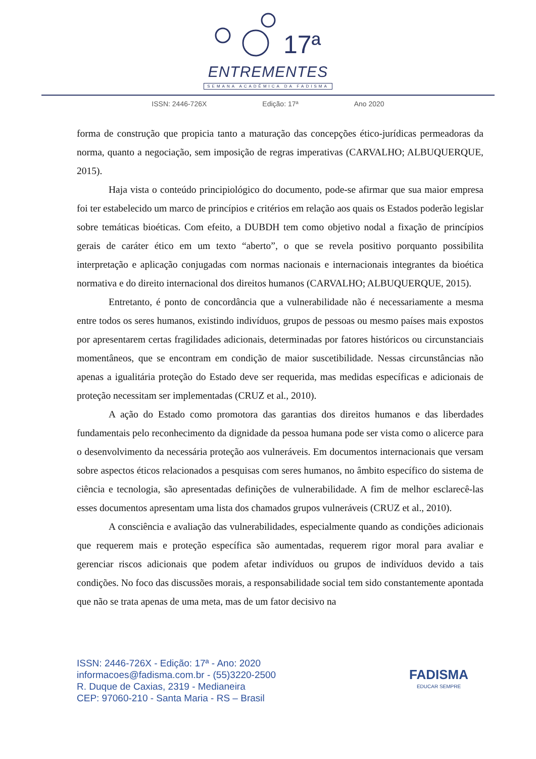17ª
ENTREMENTES
SEMANA ACADÊMICA DA FADISMA
ISSN: 2446-726X Edição: 17ª Ano 2020
forma de construção que propicia tanto a maturação das concepções ético-jurídicas permeadoras da norma, quanto a negociação, sem imposição de regras imperativas (CARVALHO; ALBUQUERQUE, 2015).
Haja vista o conteúdo principiológico do documento, pode-se afirmar que sua maior empresa foi ter estabelecido um marco de princípios e critérios em relação aos quais os Estados poderão legislar sobre temáticas bioéticas. Com efeito, a DUBDH tem como objetivo nodal a fixação de princípios gerais de caráter ético em um texto “aberto”, o que se revela positivo porquanto possibilita interpretação e aplicação conjugadas com normas nacionais e internacionais integrantes da bioética normativa e do direito internacional dos direitos humanos (CARVALHO; ALBUQUERQUE, 2015).
Entretanto, é ponto de concordância que a vulnerabilidade não é necessariamente a mesma entre todos os seres humanos, existindo indivíduos, grupos de pessoas ou mesmo países mais expostos por apresentarem certas fragilidades adicionais, determinadas por fatores históricos ou circunstanciais momentâneos, que se encontram em condição de maior suscetibilidade. Nessas circunstâncias não apenas a igualitária proteção do Estado deve ser requerida, mas medidas específicas e adicionais de proteção necessitam ser implementadas (CRUZ et al., 2010).
A ação do Estado como promotora das garantias dos direitos humanos e das liberdades fundamentais pelo reconhecimento da dignidade da pessoa humana pode ser vista como o alicerce para o desenvolvimento da necessária proteção aos vulneráveis. Em documentos internacionais que versam sobre aspectos éticos relacionados a pesquisas com seres humanos, no âmbito específico do sistema de ciência e tecnologia, são apresentadas definições de vulnerabilidade. A fim de melhor esclarecê-las esses documentos apresentam uma lista dos chamados grupos vulneráveis (CRUZ et al., 2010).
A consciência e avaliação das vulnerabilidades, especialmente quando as condições adicionais que requerem mais e proteção específica são aumentadas, requerem rigor moral para avaliar e gerenciar riscos adicionais que podem afetar indivíduos ou grupos de indivíduos devido a tais condições. No foco das discussões morais, a responsabilidade social tem sido constantemente apontada que não se trata apenas de uma meta, mas de um fator decisivo na
ISSN: 2446-726X - Edição: 17ª - Ano: 2020
informacoes@fadisma.com.br - (55)3220-2500
R. Duque de Caxias, 2319 - Medianeira
CEP: 97060-210 - Santa Maria - RS – Brasil
FADISMA
EDUCAR SEMPRE